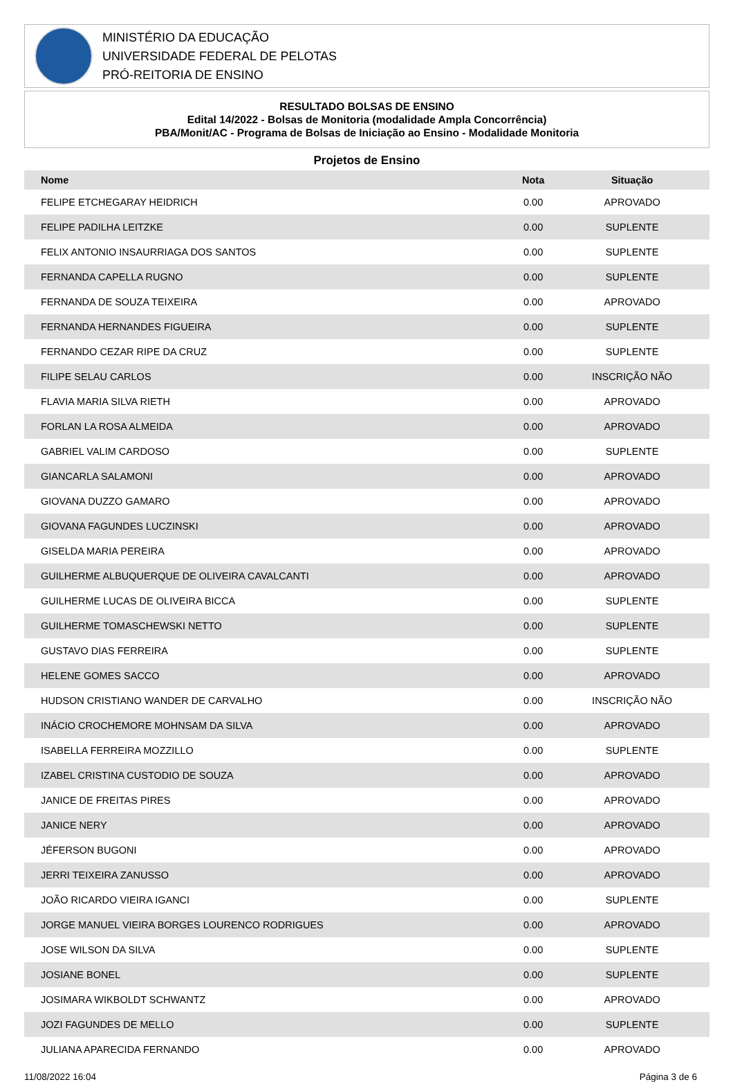MINISTÉRIO DA EDUCAÇÃO
UNIVERSIDADE FEDERAL DE PELOTAS
PRÓ-REITORIA DE ENSINO
RESULTADO BOLSAS DE ENSINO
Edital 14/2022 - Bolsas de Monitoria (modalidade Ampla Concorrência)
PBA/Monit/AC - Programa de Bolsas de Iniciação ao Ensino - Modalidade Monitoria
Projetos de Ensino
| Nome | Nota | Situação |
| --- | --- | --- |
| FELIPE ETCHEGARAY HEIDRICH | 0.00 | APROVADO |
| FELIPE PADILHA LEITZKE | 0.00 | SUPLENTE |
| FELIX ANTONIO INSAURRIAGA DOS SANTOS | 0.00 | SUPLENTE |
| FERNANDA CAPELLA RUGNO | 0.00 | SUPLENTE |
| FERNANDA DE SOUZA TEIXEIRA | 0.00 | APROVADO |
| FERNANDA HERNANDES FIGUEIRA | 0.00 | SUPLENTE |
| FERNANDO CEZAR RIPE DA CRUZ | 0.00 | SUPLENTE |
| FILIPE SELAU CARLOS | 0.00 | INSCRIÇÃO NÃO |
| FLAVIA MARIA SILVA RIETH | 0.00 | APROVADO |
| FORLAN LA ROSA ALMEIDA | 0.00 | APROVADO |
| GABRIEL VALIM CARDOSO | 0.00 | SUPLENTE |
| GIANCARLA SALAMONI | 0.00 | APROVADO |
| GIOVANA DUZZO GAMARO | 0.00 | APROVADO |
| GIOVANA FAGUNDES LUCZINSKI | 0.00 | APROVADO |
| GISELDA MARIA PEREIRA | 0.00 | APROVADO |
| GUILHERME ALBUQUERQUE DE OLIVEIRA CAVALCANTI | 0.00 | APROVADO |
| GUILHERME LUCAS DE OLIVEIRA BICCA | 0.00 | SUPLENTE |
| GUILHERME TOMASCHEWSKI NETTO | 0.00 | SUPLENTE |
| GUSTAVO DIAS FERREIRA | 0.00 | SUPLENTE |
| HELENE GOMES SACCO | 0.00 | APROVADO |
| HUDSON CRISTIANO WANDER DE CARVALHO | 0.00 | INSCRIÇÃO NÃO |
| INÁCIO CROCHEMORE MOHNSAM DA SILVA | 0.00 | APROVADO |
| ISABELLA FERREIRA MOZZILLO | 0.00 | SUPLENTE |
| IZABEL CRISTINA CUSTODIO DE SOUZA | 0.00 | APROVADO |
| JANICE DE FREITAS PIRES | 0.00 | APROVADO |
| JANICE NERY | 0.00 | APROVADO |
| JÉFERSON BUGONI | 0.00 | APROVADO |
| JERRI TEIXEIRA ZANUSSO | 0.00 | APROVADO |
| JOÃO RICARDO VIEIRA IGANCI | 0.00 | SUPLENTE |
| JORGE MANUEL VIEIRA BORGES LOURENCO RODRIGUES | 0.00 | APROVADO |
| JOSE WILSON DA SILVA | 0.00 | SUPLENTE |
| JOSIANE BONEL | 0.00 | SUPLENTE |
| JOSIMARA WIKBOLDT SCHWANTZ | 0.00 | APROVADO |
| JOZI FAGUNDES DE MELLO | 0.00 | SUPLENTE |
| JULIANA APARECIDA FERNANDO | 0.00 | APROVADO |
11/08/2022 16:04 Página 3 de 6